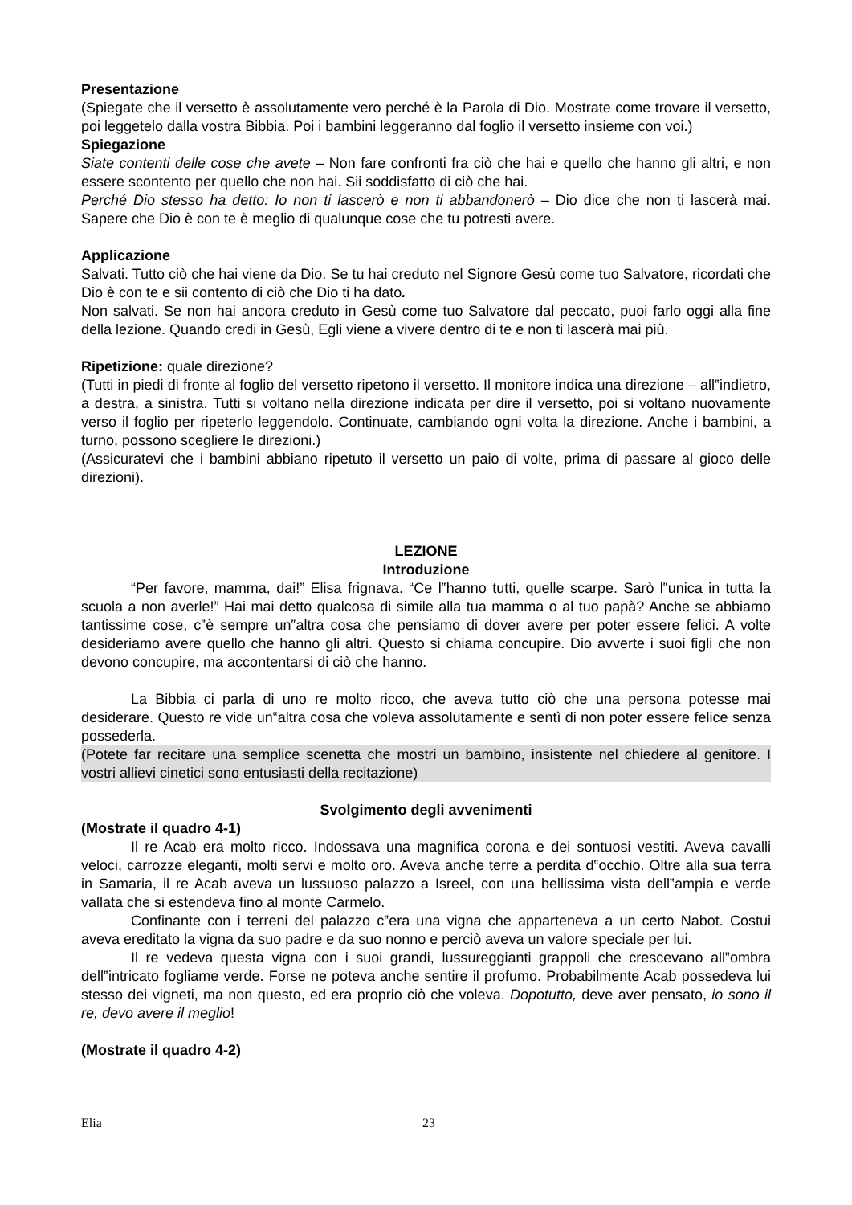Presentazione
(Spiegate che il versetto è assolutamente vero perché è la Parola di Dio. Mostrate come trovare il versetto, poi leggetelo dalla vostra Bibbia. Poi i bambini leggeranno dal foglio il versetto insieme con voi.)
Spiegazione
Siate contenti delle cose che avete – Non fare confronti fra ciò che hai e quello che hanno gli altri, e non essere scontento per quello che non hai. Sii soddisfatto di ciò che hai.
Perché Dio stesso ha detto: Io non ti lascerò e non ti abbandonerò – Dio dice che non ti lascerà mai. Sapere che Dio è con te è meglio di qualunque cose che tu potresti avere.
Applicazione
Salvati. Tutto ciò che hai viene da Dio. Se tu hai creduto nel Signore Gesù come tuo Salvatore, ricordati che Dio è con te e sii contento di ciò che Dio ti ha dato.
Non salvati. Se non hai ancora creduto in Gesù come tuo Salvatore dal peccato, puoi farlo oggi alla fine della lezione. Quando credi in Gesù, Egli viene a vivere dentro di te e non ti lascerà mai più.
Ripetizione: quale direzione?
(Tutti in piedi di fronte al foglio del versetto ripetono il versetto. Il monitore indica una direzione – all‟indietro, a destra, a sinistra. Tutti si voltano nella direzione indicata per dire il versetto, poi si voltano nuovamente verso il foglio per ripeterlo leggendolo. Continuate, cambiando ogni volta la direzione. Anche i bambini, a turno, possono scegliere le direzioni.)
(Assicuratevi che i bambini abbiano ripetuto il versetto un paio di volte, prima di passare al gioco delle direzioni).
LEZIONE
Introduzione
“Per favore, mamma, dai!” Elisa frignava. “Ce l‟hanno tutti, quelle scarpe. Sarò l‟unica in tutta la scuola a non averle!” Hai mai detto qualcosa di simile alla tua mamma o al tuo papà? Anche se abbiamo tantissime cose, c‟è sempre un‟altra cosa che pensiamo di dover avere per poter essere felici. A volte desideriamo avere quello che hanno gli altri. Questo si chiama concupire. Dio avverte i suoi figli che non devono concupire, ma accontentarsi di ciò che hanno.
La Bibbia ci parla di uno re molto ricco, che aveva tutto ciò che una persona potesse mai desiderare. Questo re vide un‟altra cosa che voleva assolutamente e sentì di non poter essere felice senza possederla.
(Potete far recitare una semplice scenetta che mostri un bambino, insistente nel chiedere al genitore. I vostri allievi cinetici sono entusiasti della recitazione)
Svolgimento degli avvenimenti
(Mostrate il quadro 4-1)
Il re Acab era molto ricco. Indossava una magnifica corona e dei sontuosi vestiti. Aveva cavalli veloci, carrozze eleganti, molti servi e molto oro. Aveva anche terre a perdita d‟occhio. Oltre alla sua terra in Samaria, il re Acab aveva un lussuoso palazzo a Isreel, con una bellissima vista dell‟ampia e verde vallata che si estendeva fino al monte Carmelo.
Confinante con i terreni del palazzo c‟era una vigna che apparteneva a un certo Nabot. Costui aveva ereditato la vigna da suo padre e da suo nonno e perciò aveva un valore speciale per lui.
Il re vedeva questa vigna con i suoi grandi, lussureggianti grappoli che crescevano all‟ombra dell‟intricato fogliame verde. Forse ne poteva anche sentire il profumo. Probabilmente Acab possedeva lui stesso dei vigneti, ma non questo, ed era proprio ciò che voleva. Dopotutto, deve aver pensato, io sono il re, devo avere il meglio!
(Mostrate il quadro 4-2)
Elia 23